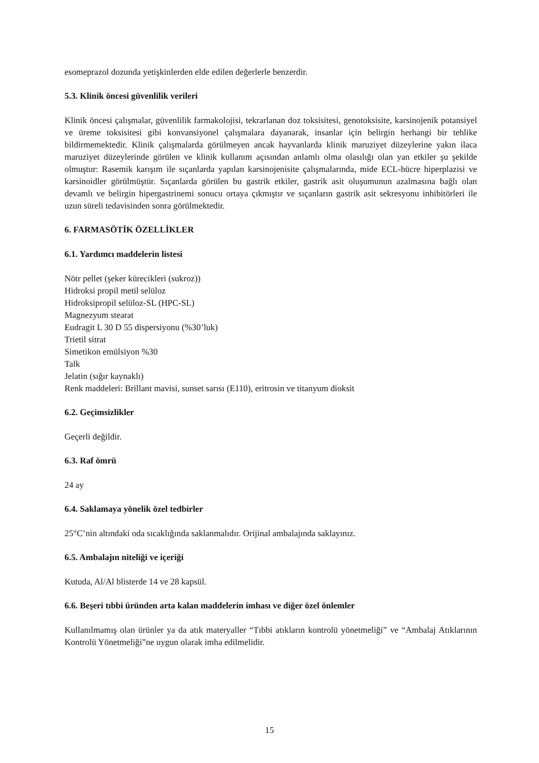esomeprazol dozunda yetişkinlerden elde edilen değerlerle benzerdir.
5.3. Klinik öncesi güvenlilik verileri
Klinik öncesi çalışmalar, güvenlilik farmakolojisi, tekrarlanan doz toksisitesi, genotoksisite, karsinojenik potansiyel ve üreme toksisitesi gibi konvansiyonel çalışmalara dayanarak, insanlar için belirgin herhangi bir tehlike bildirmemektedir. Klinik çalışmalarda görülmeyen ancak hayvanlarda klinik maruziyet düzeylerine yakın ilaca maruziyet düzeylerinde görülen ve klinik kullanım açısından anlamlı olma olasılığı olan yan etkiler şu şekilde olmuştur: Rasemik karışım ile sıçanlarda yapılan karsinojenisite çalışmalarında, mide ECL-hücre hiperplazisi ve karsinoidler görülmüştür. Sıçanlarda görülen bu gastrik etkiler, gastrik asit oluşumunun azalmasına bağlı olan devamlı ve belirgin hipergastrinemi sonucu ortaya çıkmıştır ve sıçanların gastrik asit sekresyonu inhibitörleri ile uzun süreli tedavisinden sonra görülmektedir.
6. FARMASÖTİK ÖZELLİKLER
6.1. Yardımcı maddelerin listesi
Nötr pellet (şeker kürecikleri (sukroz))
Hidroksi propil metil selüloz
Hidroksipropil selüloz-SL (HPC-SL)
Magnezyum stearat
Eudragit L 30 D 55 dispersiyonu (%30’luk)
Trietil sitrat
Simetikon emülsiyon %30
Talk
Jelatin (sığır kaynaklı)
Renk maddeleri: Brillant mavisi, sunset sarısı (E110), eritrosin ve titanyum dioksit
6.2. Geçimsizlikler
Geçerli değildir.
6.3. Raf ömrü
24 ay
6.4. Saklamaya yönelik özel tedbirler
25°C’nin altındaki oda sıcaklığında saklanmalıdır. Orijinal ambalajında saklayınız.
6.5. Ambalajın niteliği ve içeriği
Kutuda, Al/Al blisterde 14 ve 28 kapsül.
6.6. Beşeri tıbbi üründen arta kalan maddelerin imhası ve diğer özel önlemler
Kullanılmamış olan ürünler ya da atık materyaller “Tıbbi atıkların kontrolü yönetmeliği” ve “Ambalaj Atıklarının Kontrolü Yönetmeliği”ne uygun olarak imha edilmelidir.
15